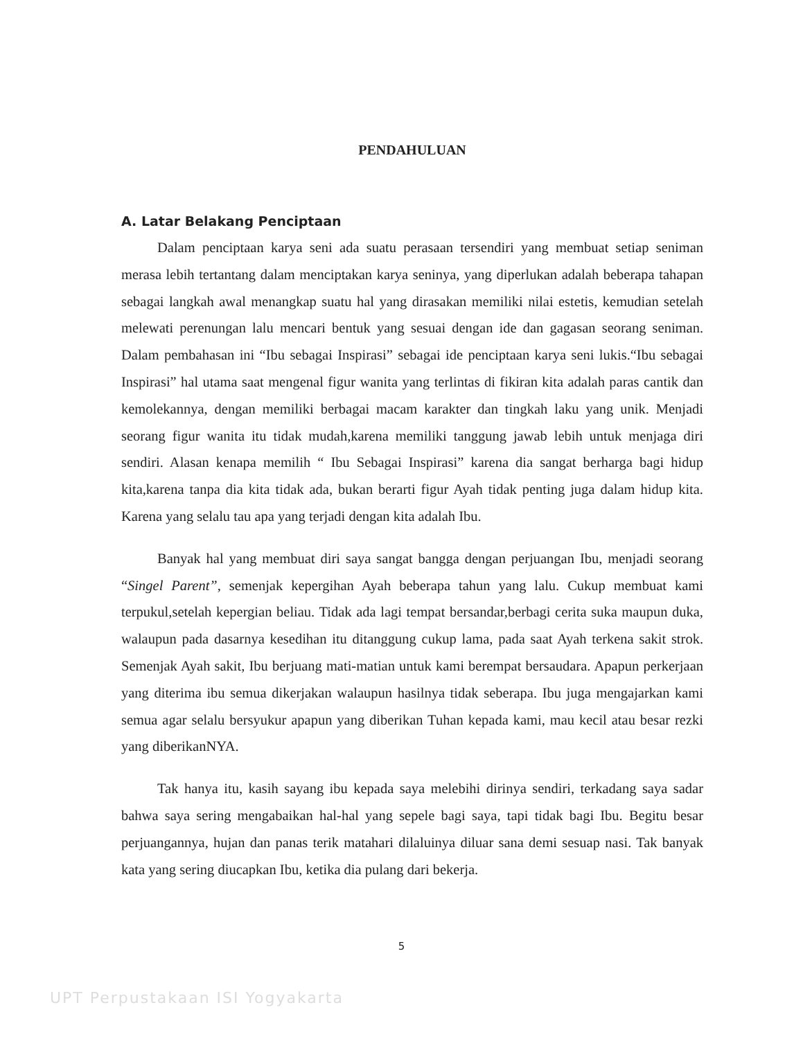PENDAHULUAN
A. Latar Belakang Penciptaan
Dalam penciptaan karya seni ada suatu perasaan tersendiri yang membuat setiap seniman merasa lebih tertantang dalam menciptakan karya seninya, yang diperlukan adalah beberapa tahapan sebagai langkah awal menangkap suatu hal yang dirasakan memiliki nilai estetis, kemudian setelah melewati perenungan lalu mencari bentuk yang sesuai dengan ide dan gagasan seorang seniman. Dalam pembahasan ini “Ibu sebagai Inspirasi” sebagai ide penciptaan karya seni lukis.“Ibu sebagai Inspirasi” hal utama saat mengenal figur wanita yang terlintas di fikiran kita adalah paras cantik dan kemolekannya, dengan memiliki berbagai macam karakter dan tingkah laku yang unik. Menjadi seorang figur wanita itu tidak mudah,karena memiliki tanggung jawab lebih untuk menjaga diri sendiri. Alasan kenapa memilih “ Ibu Sebagai Inspirasi” karena dia sangat berharga bagi hidup kita,karena tanpa dia kita tidak ada, bukan berarti figur Ayah tidak penting juga dalam hidup kita. Karena yang selalu tau apa yang terjadi dengan kita adalah Ibu.
Banyak hal yang membuat diri saya sangat bangga dengan perjuangan Ibu, menjadi seorang “Singel Parent”, semenjak kepergihan Ayah beberapa tahun yang lalu. Cukup membuat kami terpukul,setelah kepergian beliau. Tidak ada lagi tempat bersandar,berbagi cerita suka maupun duka, walaupun pada dasarnya kesedihan itu ditanggung cukup lama, pada saat Ayah terkena sakit strok. Semenjak Ayah sakit, Ibu berjuang mati-matian untuk kami berempat bersaudara. Apapun perkerjaan yang diterima ibu semua dikerjakan walaupun hasilnya tidak seberapa. Ibu juga mengajarkan kami semua agar selalu bersyukur apapun yang diberikan Tuhan kepada kami, mau kecil atau besar rezki yang diberikanNYA.
Tak hanya itu, kasih sayang ibu kepada saya melebihi dirinya sendiri, terkadang saya sadar bahwa saya sering mengabaikan hal-hal yang sepele bagi saya, tapi tidak bagi Ibu. Begitu besar perjuangannya, hujan dan panas terik matahari dilaluinya diluar sana demi sesuap nasi. Tak banyak kata yang sering diucapkan Ibu, ketika dia pulang dari bekerja.
5
UPT Perpustakaan ISI Yogyakarta